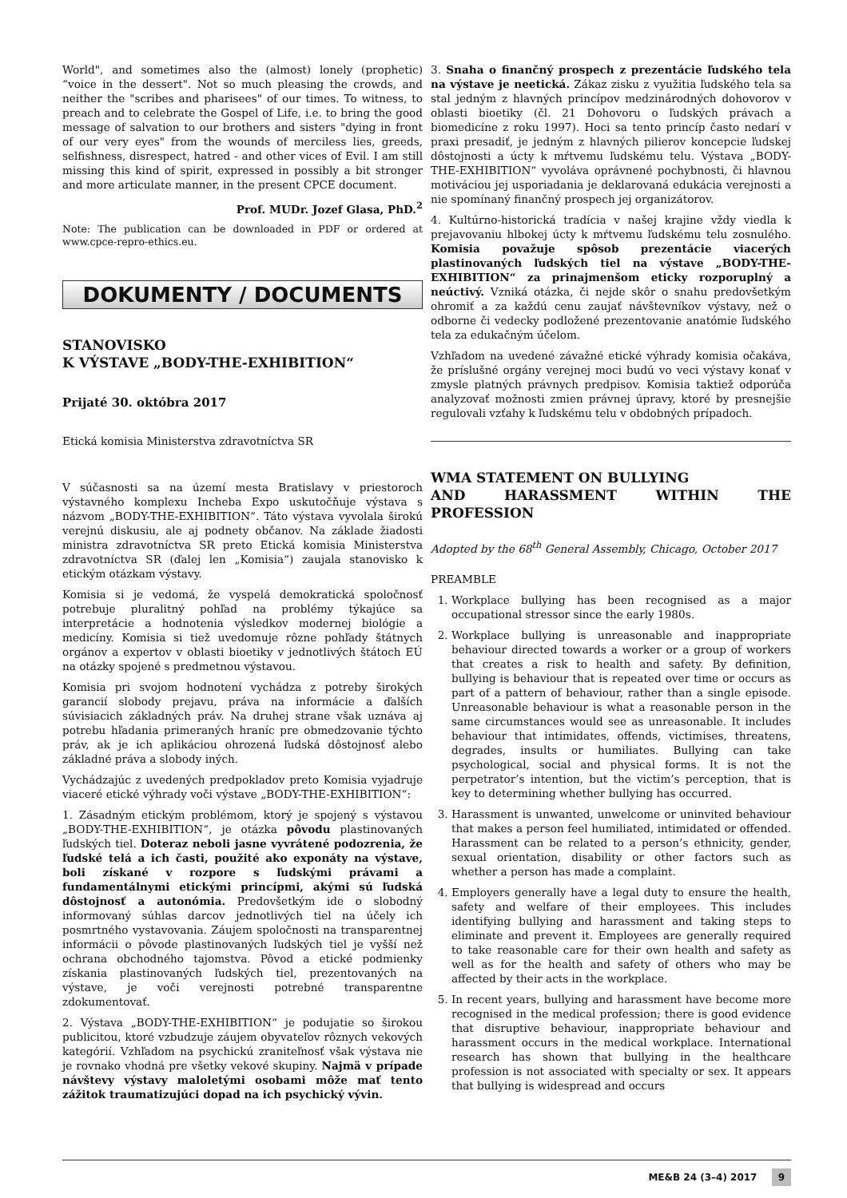World", and sometimes also the (almost) lonely (prophetic) “voice in the dessert". Not so much pleasing the crowds, and neither the "scribes and pharisees" of our times. To witness, to preach and to celebrate the Gospel of Life, i.e. to bring the good message of salvation to our brothers and sisters "dying in front of our very eyes" from the wounds of merciless lies, greeds, selfishness, disrespect, hatred - and other vices of Evil. I am still missing this kind of spirit, expressed in possibly a bit stronger and more articulate manner, in the present CPCE document.
Prof. MUDr. Jozef Glasa, PhD.<sup>2</sup>
Note: The publication can be downloaded in PDF or ordered at www.cpce-repro-ethics.eu.
DOKUMENTY / DOCUMENTS
STANOVISKO
K VÝSTAVE „BODY-THE-EXHIBITION“
Prijaté 30. októbra 2017
Etická komisia Ministerstva zdravotníctva SR
V súčasnosti sa na území mesta Bratislavy v priestoroch výstavného komplexu Incheba Expo uskutočňuje výstava s názvom „BODY-THE-EXHIBITION“. Táto výstava vyvolala širokú verejnú diskusiu, ale aj podnety občanov. Na základe žiadosti ministra zdravotníctva SR preto Etická komisia Ministerstva zdravotníctva SR (ďalej len „Komisia“) zaujala stanovisko k etickým otázkam výstavy.
Komisia si je vedomá, že vyspelá demokratická spoločnosť potrebuje pluralitný pohľad na problémy týkajúce sa interpretácie a hodnotenia výsledkov modernej biológie a medicíny. Komisia si tiež uvedomuje rôzne pohľady štátnych orgánov a expertov v oblasti bioetiky v jednotlivých štátoch EÚ na otázky spojené s predmetnou výstavou.
Komisia pri svojom hodnotení vychádza z potreby širokých garancií slobody prejavu, práva na informácie a ďalších súvisiacich základných práv. Na druhej strane však uznáva aj potrebu hľadania primeraných hraníc pre obmedzovanie týchto práv, ak je ich aplikáciou ohrozená ľudská dôstojnosť alebo základné práva a slobody iných.
Vychádzajúc z uvedených predpokladov preto Komisia vyjadruje viaceré etické výhrady voči výstave „BODY-THE-EXHIBITION“:
1. Zásadným etickým problémom, ktorý je spojený s výstavou „BODY-THE-EXHIBITION“, je otázka pôvodu plastinovaných ľudských tiel. Doteraz neboli jasne vyvrátené podozrenia, že ľudské telá a ich časti, použité ako exponáty na výstave, boli získané v rozpore s ľudskými právami a fundamentálnymi etickými princípmi, akými sú ľudská dôstojnosť a autonómia. Predovšetkým ide o slobodný informovaný súhlas darcov jednotlivých tiel na účely ich posmrtného vystavovania. Záujem spoločnosti na transparentnej informácii o pôvode plastinovaných ľudských tiel je vyšší než ochrana obchodného tajomstva. Pôvod a etické podmienky získania plastinovaných ľudských tiel, prezentovaných na výstave, je voči verejnosti potrebné transparentne zdokumentovať.
2. Výstava „BODY-THE-EXHIBITION“ je podujatie so širokou publicitou, ktoré vzbudzuje záujem obyvateľov rôznych vekových kategórií. Vzhľadom na psychickú zraniteľnosť však výstava nie je rovnako vhodná pre všetky vekové skupiny. Najmä v prípade návštevy výstavy maloletými osobami môže mať tento zážitok traumatizujúci dopad na ich psychický vývin.
3. Snaha o finančný prospech z prezentácie ľudského tela na výstave je neetická. Zákaz zisku z využitia ľudského tela sa stal jedným z hlavných princípov medzinárodných dohovorov v oblasti bioetiky (čl. 21 Dohovoru o ľudských právach a biomedicíne z roku 1997). Hoci sa tento princíp často nedarí v praxi presadiť, je jedným z hlavných pilierov koncepcie ľudskej dôstojnosti a úcty k mŕtvemu ľudskému telu. Výstava „BODY-THE-EXHIBITION“ vyvoláva oprávnené pochybnosti, či hlavnou motiváciou jej usporiadania je deklarovaná edukácia verejnosti a nie spomínaný finančný prospech jej organizátorov.
4. Kultúrno-historická tradícia v našej krajine vždy viedla k prejavovaniu hlbokej úcty k mŕtvemu ľudskému telu zosnulého. Komisia považuje spôsob prezentácie viacerých plastinovaných ľudských tiel na výstave „BODY-THE-EXHIBITION“ za prinajmenšom eticky rozporuplný a neúctivý. Vzniká otázka, či nejde skôr o snahu predovšetkým ohromiť a za každú cenu zaujať návštevníkov výstavy, než o odborne či vedecky podložené prezentovanie anatómie ľudského tela za edukačným účelom.
Vzhľadom na uvedené závažné etické výhrady komisia očakáva, že príslušné orgány verejnej moci budú vo veci výstavy konať v zmysle platných právnych predpisov. Komisia taktiež odporúča analyzovať možnosti zmien právnej úpravy, ktoré by presnejšie regulovali vzťahy k ľudskému telu v obdobných prípadoch.
WMA STATEMENT ON BULLYING
AND HARASSMENT WITHIN THE PROFESSION
Adopted by the 68<sup>th</sup> General Assembly, Chicago, October 2017
PREAMBLE
1. Workplace bullying has been recognised as a major occupational stressor since the early 1980s.
2. Workplace bullying is unreasonable and inappropriate behaviour directed towards a worker or a group of workers that creates a risk to health and safety. By definition, bullying is behaviour that is repeated over time or occurs as part of a pattern of behaviour, rather than a single episode. Unreasonable behaviour is what a reasonable person in the same circumstances would see as unreasonable. It includes behaviour that intimidates, offends, victimises, threatens, degrades, insults or humiliates. Bullying can take psychological, social and physical forms. It is not the perpetrator’s intention, but the victim’s perception, that is key to determining whether bullying has occurred.
3. Harassment is unwanted, unwelcome or uninvited behaviour that makes a person feel humiliated, intimidated or offended. Harassment can be related to a person’s ethnicity, gender, sexual orientation, disability or other factors such as whether a person has made a complaint.
4. Employers generally have a legal duty to ensure the health, safety and welfare of their employees. This includes identifying bullying and harassment and taking steps to eliminate and prevent it. Employees are generally required to take reasonable care for their own health and safety as well as for the health and safety of others who may be affected by their acts in the workplace.
5. In recent years, bullying and harassment have become more recognised in the medical profession; there is good evidence that disruptive behaviour, inappropriate behaviour and harassment occurs in the medical workplace. International research has shown that bullying in the healthcare profession is not associated with specialty or sex. It appears that bullying is widespread and occurs
ME&B 24 (3–4) 2017 9